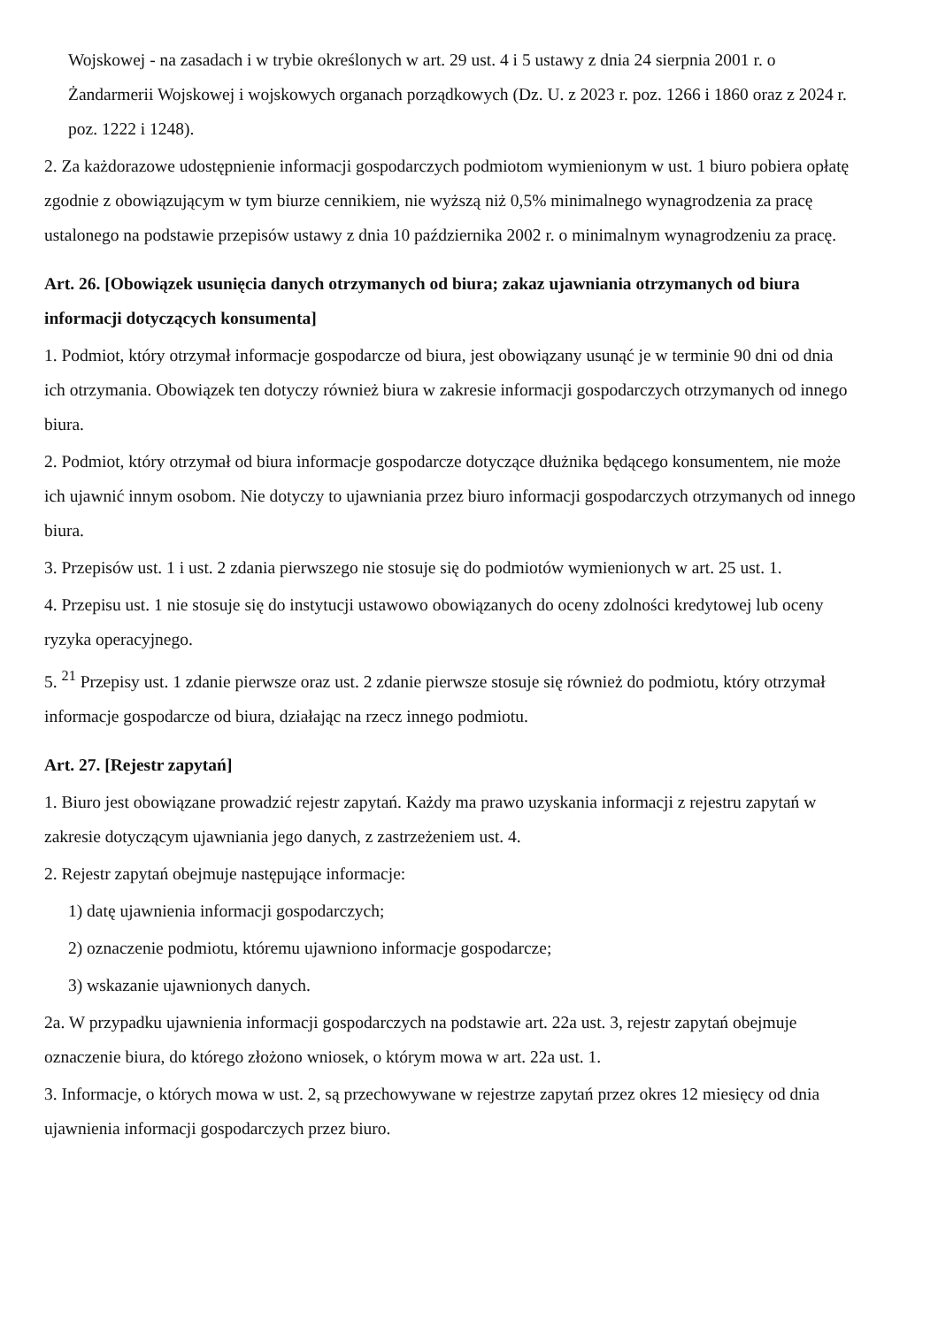Wojskowej - na zasadach i w trybie określonych w art. 29 ust. 4 i 5 ustawy z dnia 24 sierpnia 2001 r. o Żandarmerii Wojskowej i wojskowych organach porządkowych (Dz. U. z 2023 r. poz. 1266 i 1860 oraz z 2024 r. poz. 1222 i 1248).
2. Za każdorazowe udostępnienie informacji gospodarczych podmiotom wymienionym w ust. 1 biuro pobiera opłatę zgodnie z obowiązującym w tym biurze cennikiem, nie wyższą niż 0,5% minimalnego wynagrodzenia za pracę ustalonego na podstawie przepisów ustawy z dnia 10 października 2002 r. o minimalnym wynagrodzeniu za pracę.
Art. 26. [Obowiązek usunięcia danych otrzymanych od biura; zakaz ujawniania otrzymanych od biura informacji dotyczących konsumenta]
1. Podmiot, który otrzymał informacje gospodarcze od biura, jest obowiązany usunąć je w terminie 90 dni od dnia ich otrzymania. Obowiązek ten dotyczy również biura w zakresie informacji gospodarczych otrzymanych od innego biura.
2. Podmiot, który otrzymał od biura informacje gospodarcze dotyczące dłużnika będącego konsumentem, nie może ich ujawnić innym osobom. Nie dotyczy to ujawniania przez biuro informacji gospodarczych otrzymanych od innego biura.
3. Przepisów ust. 1 i ust. 2 zdania pierwszego nie stosuje się do podmiotów wymienionych w art. 25 ust. 1.
4. Przepisu ust. 1 nie stosuje się do instytucji ustawowo obowiązanych do oceny zdolności kredytowej lub oceny ryzyka operacyjnego.
5. <sup>21</sup> Przepisy ust. 1 zdanie pierwsze oraz ust. 2 zdanie pierwsze stosuje się również do podmiotu, który otrzymał informacje gospodarcze od biura, działając na rzecz innego podmiotu.
Art. 27. [Rejestr zapytań]
1. Biuro jest obowiązane prowadzić rejestr zapytań. Każdy ma prawo uzyskania informacji z rejestru zapytań w zakresie dotyczącym ujawniania jego danych, z zastrzeżeniem ust. 4.
2. Rejestr zapytań obejmuje następujące informacje:
1) datę ujawnienia informacji gospodarczych;
2) oznaczenie podmiotu, któremu ujawniono informacje gospodarcze;
3) wskazanie ujawnionych danych.
2a. W przypadku ujawnienia informacji gospodarczych na podstawie art. 22a ust. 3, rejestr zapytań obejmuje oznaczenie biura, do którego złożono wniosek, o którym mowa w art. 22a ust. 1.
3. Informacje, o których mowa w ust. 2, są przechowywane w rejestrze zapytań przez okres 12 miesięcy od dnia ujawnienia informacji gospodarczych przez biuro.